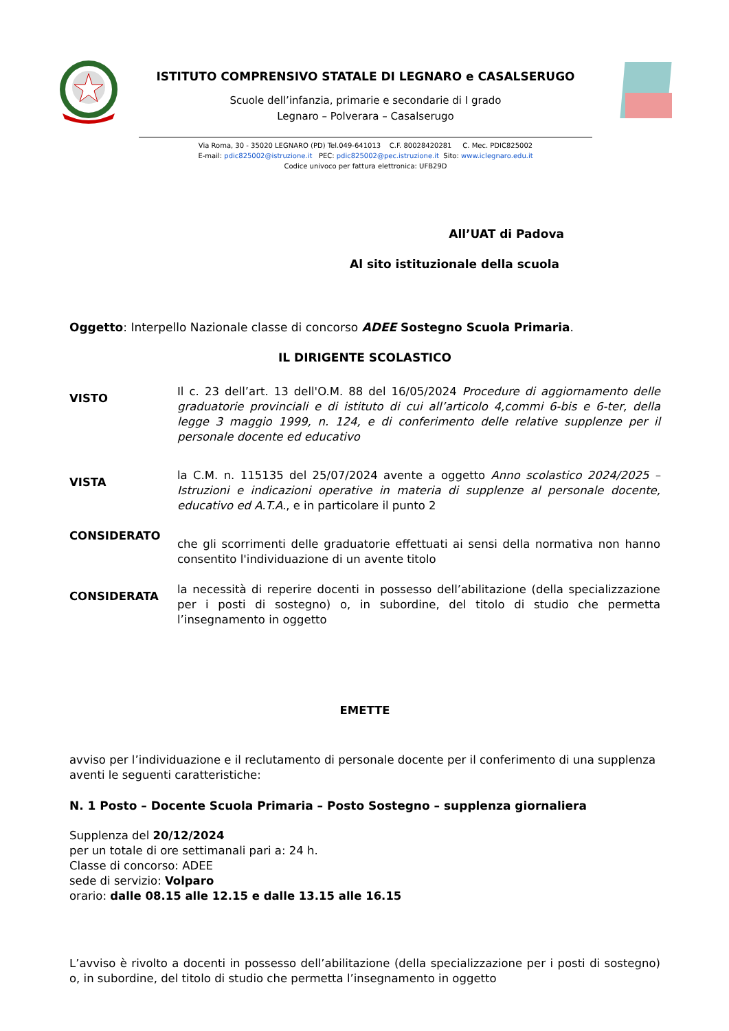ISTITUTO COMPRENSIVO STATALE DI LEGNARO e CASALSERUGO
Scuole dell’infanzia, primarie e secondarie di I grado
Legnaro – Polverara – Casalserugo
Via Roma, 30 - 35020 LEGNARO (PD) Tel.049-641013 C.F. 80028420281 C. Mec. PDIC825002
E-mail: pdic825002@istruzione.it PEC: pdic825002@pec.istruzione.it Sito: www.iclegnaro.edu.it
Codice univoco per fattura elettronica: UFB29D
All’UAT di Padova
Al sito istituzionale della scuola
Oggetto: Interpello Nazionale classe di concorso ADEE Sostegno Scuola Primaria.
IL DIRIGENTE SCOLASTICO
VISTO
Il c. 23 dell’art. 13 dell'O.M. 88 del 16/05/2024 Procedure di aggiornamento delle graduatorie provinciali e di istituto di cui all’articolo 4,commi 6-bis e 6-ter, della legge 3 maggio 1999, n. 124, e di conferimento delle relative supplenze per il personale docente ed educativo
VISTA
la C.M. n. 115135 del 25/07/2024 avente a oggetto Anno scolastico 2024/2025 – Istruzioni e indicazioni operative in materia di supplenze al personale docente, educativo ed A.T.A., e in particolare il punto 2
CONSIDERATO
che gli scorrimenti delle graduatorie effettuati ai sensi della normativa non hanno consentito l'individuazione di un avente titolo
CONSIDERATA
la necessità di reperire docenti in possesso dell’abilitazione (della specializzazione per i posti di sostegno) o, in subordine, del titolo di studio che permetta l’insegnamento in oggetto
EMETTE
avviso per l’individuazione e il reclutamento di personale docente per il conferimento di una supplenza aventi le seguenti caratteristiche:
N. 1 Posto – Docente Scuola Primaria – Posto Sostegno – supplenza giornaliera
Supplenza del 20/12/2024
per un totale di ore settimanali pari a: 24 h.
Classe di concorso: ADEE
sede di servizio: Volparo
orario: dalle 08.15 alle 12.15 e dalle 13.15 alle 16.15
L’avviso è rivolto a docenti in possesso dell’abilitazione (della specializzazione per i posti di sostegno) o, in subordine, del titolo di studio che permetta l’insegnamento in oggetto